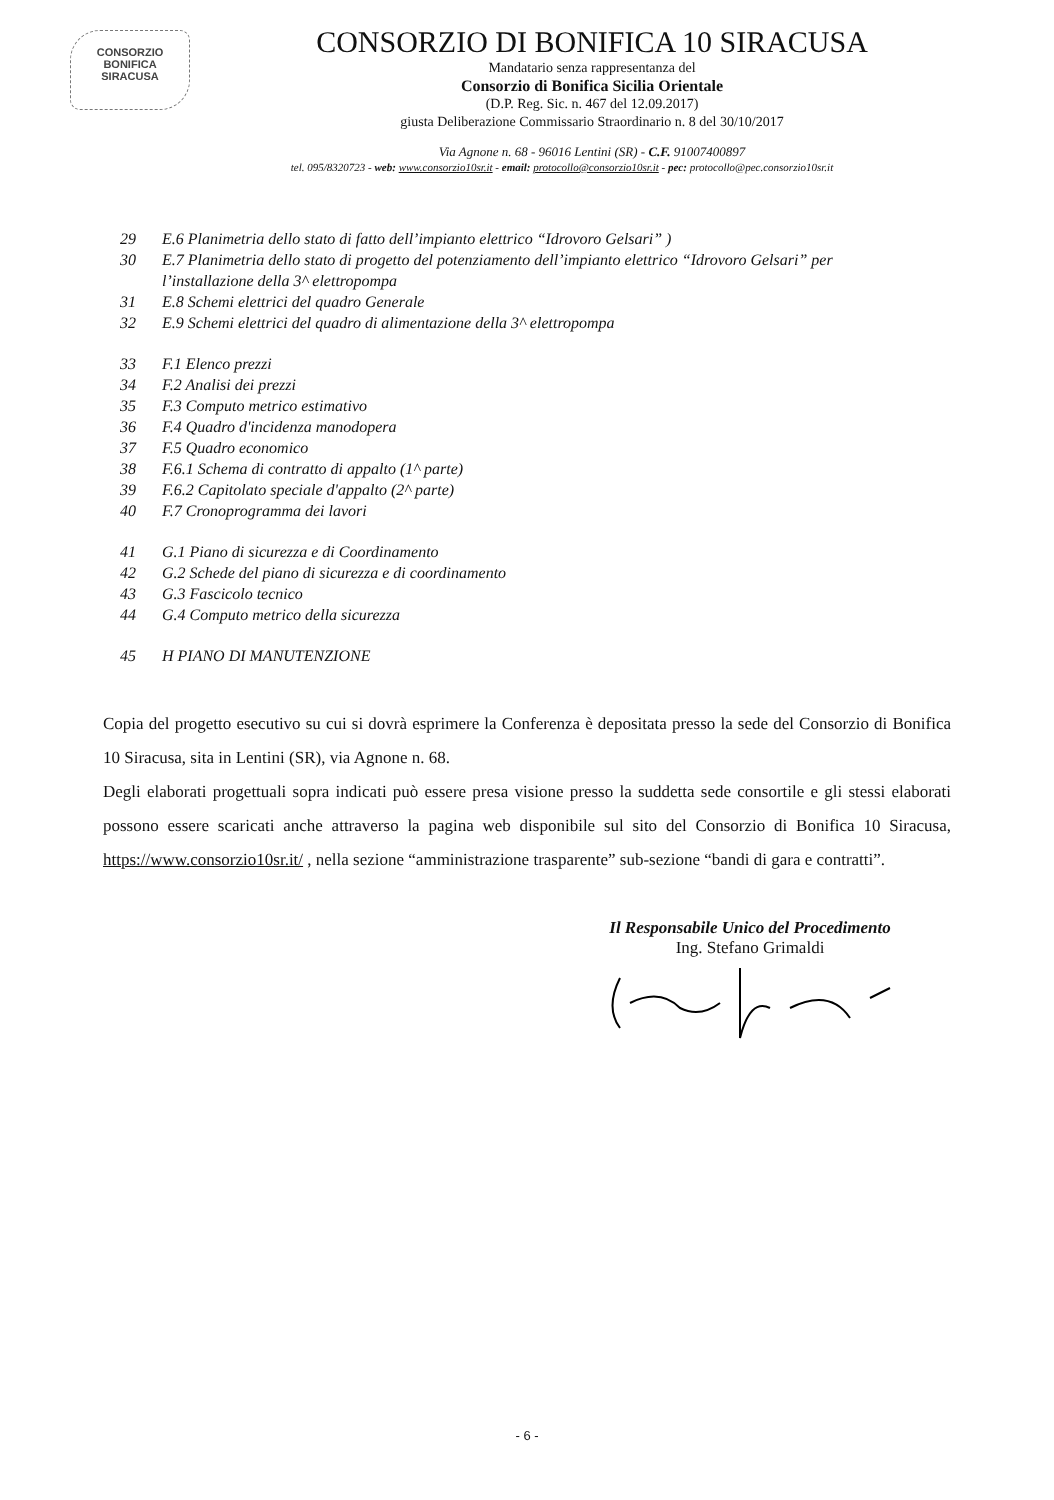CONSORZIO
BONIFICA
SIRACUSA
CONSORZIO DI BONIFICA 10 SIRACUSA
Mandatario senza rappresentanza del
Consorzio di Bonifica Sicilia Orientale
(D.P. Reg. Sic. n. 467 del 12.09.2017)
giusta Deliberazione Commissario Straordinario n. 8 del 30/10/2017
Via Agnone n. 68 - 96016 Lentini (SR) - C.F. 91007400897
tel. 095/8320723 - web: www.consorzio10sr.it - email: protocollo@consorzio10sr.it - pec: protocollo@pec.consorzio10sr.it
29 E.6 Planimetria dello stato di fatto dell’impianto elettrico “Idrovoro Gelsari” )
30 E.7 Planimetria dello stato di progetto del potenziamento dell’impianto elettrico “Idrovoro Gelsari” per
l’installazione della 3^ elettropompa
31 E.8 Schemi elettrici del quadro Generale
32 E.9 Schemi elettrici del quadro di alimentazione della 3^ elettropompa
33 F.1 Elenco prezzi
34 F.2 Analisi dei prezzi
35 F.3 Computo metrico estimativo
36 F.4 Quadro d'incidenza manodopera
37 F.5 Quadro economico
38 F.6.1 Schema di contratto di appalto (1^ parte)
39 F.6.2 Capitolato speciale d'appalto (2^ parte)
40 F.7 Cronoprogramma dei lavori
41 G.1 Piano di sicurezza e di Coordinamento
42 G.2 Schede del piano di sicurezza e di coordinamento
43 G.3 Fascicolo tecnico
44 G.4 Computo metrico della sicurezza
45 H PIANO DI MANUTENZIONE
Copia del progetto esecutivo su cui si dovrà esprimere la Conferenza è depositata presso la sede del Consorzio di Bonifica 10 Siracusa, sita in Lentini (SR), via Agnone n. 68.
Degli elaborati progettuali sopra indicati può essere presa visione presso la suddetta sede consortile e gli stessi elaborati possono essere scaricati anche attraverso la pagina web disponibile sul sito del Consorzio di Bonifica 10 Siracusa, https://www.consorzio10sr.it/ , nella sezione “amministrazione trasparente” sub-sezione “bandi di gara e contratti”.
Il Responsabile Unico del Procedimento
Ing. Stefano Grimaldi
- 6 -